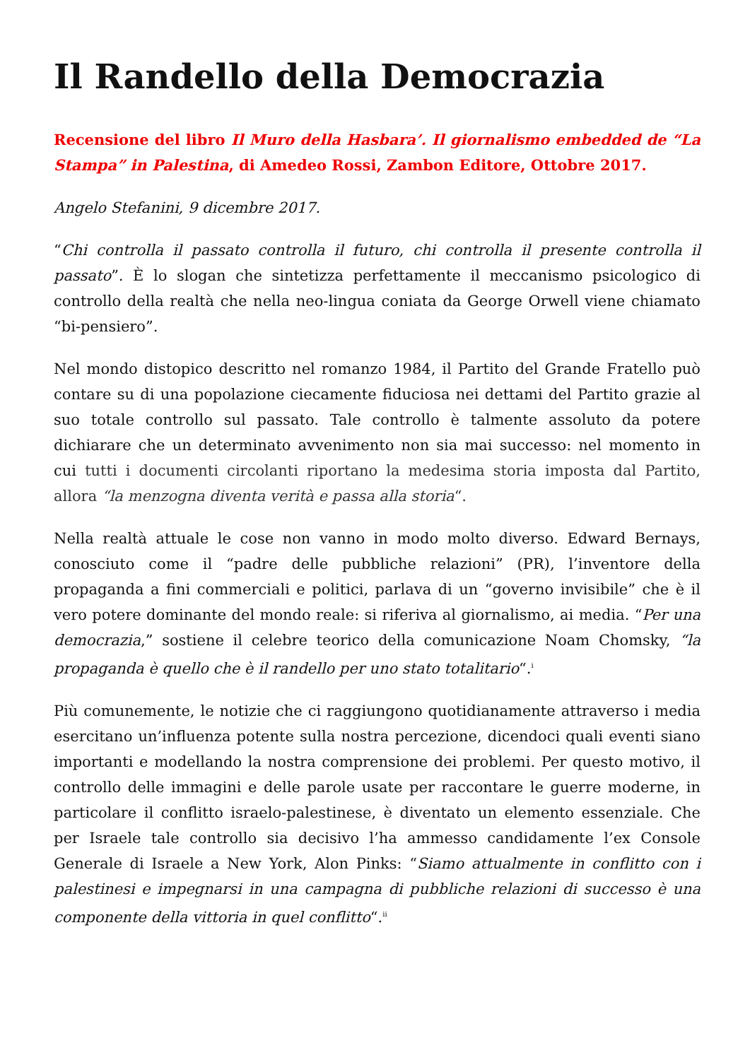Il Randello della Democrazia
Recensione del libro Il Muro della Hasbara’. Il giornalismo embedded de “La Stampa” in Palestina, di Amedeo Rossi, Zambon Editore, Ottobre 2017.
Angelo Stefanini, 9 dicembre 2017.
“Chi controlla il passato controlla il futuro, chi controlla il presente controlla il passato”. È lo slogan che sintetizza perfettamente il meccanismo psicologico di controllo della realtà che nella neo-lingua coniata da George Orwell viene chiamato “bi-pensiero”.
Nel mondo distopico descritto nel romanzo 1984, il Partito del Grande Fratello può contare su di una popolazione ciecamente fiduciosa nei dettami del Partito grazie al suo totale controllo sul passato. Tale controllo è talmente assoluto da potere dichiarare che un determinato avvenimento non sia mai successo: nel momento in cui tutti i documenti circolanti riportano la medesima storia imposta dal Partito, allora “la menzogna diventa verità e passa alla storia“.
Nella realtà attuale le cose non vanno in modo molto diverso. Edward Bernays, conosciuto come il “padre delle pubbliche relazioni” (PR), l’inventore della propaganda a fini commerciali e politici, parlava di un “governo invisibile” che è il vero potere dominante del mondo reale: si riferiva al giornalismo, ai media. “Per una democrazia,” sostiene il celebre teorico della comunicazione Noam Chomsky, “la propaganda è quello che è il randello per uno stato totalitario“.<sup>i</sup>
Più comunemente, le notizie che ci raggiungono quotidianamente attraverso i media esercitano un’influenza potente sulla nostra percezione, dicendoci quali eventi siano importanti e modellando la nostra comprensione dei problemi. Per questo motivo, il controllo delle immagini e delle parole usate per raccontare le guerre moderne, in particolare il conflitto israelo-palestinese, è diventato un elemento essenziale. Che per Israele tale controllo sia decisivo l’ha ammesso candidamente l’ex Console Generale di Israele a New York, Alon Pinks: “Siamo attualmente in conflitto con i palestinesi e impegnarsi in una campagna di pubbliche relazioni di successo è una componente della vittoria in quel conflitto“.<sup>ii</sup>